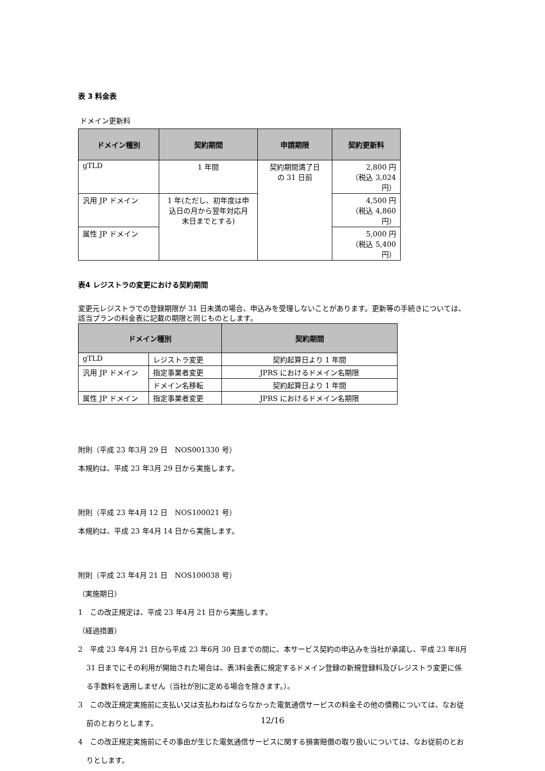表 3 料金表
ドメイン更新料
| ドメイン種別 | 契約期間 | 申請期限 | 契約更新料 |
| --- | --- | --- | --- |
| gTLD | 1 年間 | 契約期間満了日 の 31 日前 | 2,800 円 （税込 3,024 円） |
| 汎用 JP ドメイン | 1 年(ただし、初年度は申 込日の月から翌年対応月 末日までとする) | | 4,500 円 （税込 4,860 円） |
| 属性 JP ドメイン | | | 5,000 円 （税込 5,400 円） |
表4 レジストラの変更における契約期間
変更元レジストラでの登録期限が 31 日未満の場合、申込みを受理しないことがあります。更新等の手続きについては、該当プランの料金表に記載の期限と同じものとします。
| ドメイン種別 | | 契約期間 |
| --- | --- | --- |
| gTLD | レジストラ変更 | 契約起算日より 1 年間 |
| 汎用 JP ドメイン | 指定事業者変更 | JPRS におけるドメイン名期限 |
| | ドメイン名移転 | 契約起算日より 1 年間 |
| 属性 JP ドメイン | 指定事業者変更 | JPRS におけるドメイン名期限 |
附則（平成 23 年3月 29 日　NOS001330 号）
本規約は、平成 23 年3月 29 日から実施します。
附則（平成 23 年4月 12 日　NOS100021 号）
本規約は、平成 23 年4月 14 日から実施します。
附則（平成 23 年4月 21 日　NOS100038 号）
（実施期日）
1　この改正規定は、平成 23 年4月 21 日から実施します。
（経過措置）
2　平成 23 年4月 21 日から平成 23 年6月 30 日までの間に、本サービス契約の申込みを当社が承諾し、平成 23 年8月 31 日までにその利用が開始された場合は、表3料金表に規定するドメイン登録の新規登録料及びレジストラ変更に係る手数料を適用しません（当社が別に定める場合を除きます。）。
3　この改正規定実施前に支払い又は支払わねばならなかった電気通信サービスの料金その他の債務については、なお従前のとおりとします。
4　この改正規定実施前にその事由が生じた電気通信サービスに関する損害賠償の取り扱いについては、なお従前のとおりとします。
12/16